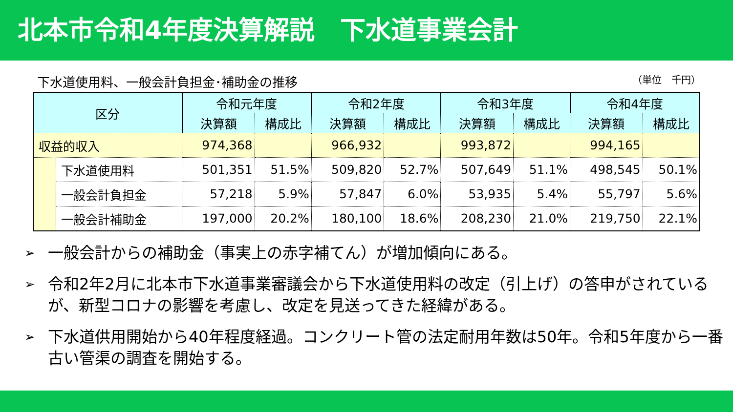北本市令和4年度決算解説　下水道事業会計
下水道使用料、一般会計負担金･補助金の推移 （単位　千円）
| 区分 | | 令和元年度 | | 令和2年度 | | 令和3年度 | | 令和4年度 | |
| --- | --- | --- | --- | --- | --- | --- | --- | --- | --- |
| | | 決算額 | 構成比 | 決算額 | 構成比 | 決算額 | 構成比 | 決算額 | 構成比 |
| 収益的収入 | | 974,368 | | 966,932 | | 993,872 | | 994,165 | |
| | 下水道使用料 | 501,351 | 51.5% | 509,820 | 52.7% | 507,649 | 51.1% | 498,545 | 50.1% |
| | 一般会計負担金 | 57,218 | 5.9% | 57,847 | 6.0% | 53,935 | 5.4% | 55,797 | 5.6% |
| | 一般会計補助金 | 197,000 | 20.2% | 180,100 | 18.6% | 208,230 | 21.0% | 219,750 | 22.1% |
➢ 一般会計からの補助金（事実上の赤字補てん）が増加傾向にある。
➢ 令和2年2月に北本市下水道事業審議会から下水道使用料の改定（引上げ）の答申がされているが、新型コロナの影響を考慮し、改定を見送ってきた経緯がある。
➢ 下水道供用開始から40年程度経過。コンクリート管の法定耐用年数は50年。令和5年度から一番古い管渠の調査を開始する。